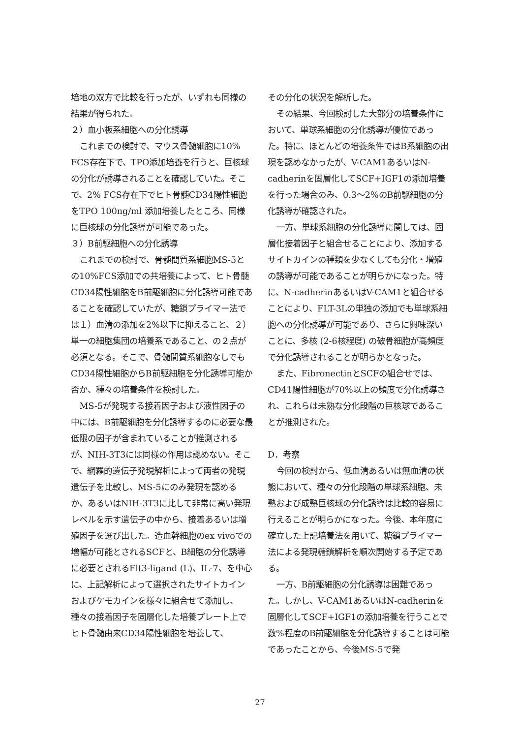培地の双方で比較を行ったが、いずれも同様の結果が得られた。
２）血小板系細胞への分化誘導
これまでの検討で、マウス骨髄細胞に10% FCS存在下で、TPO添加培養を行うと、巨核球の分化が誘導されることを確認していた。そこで、2% FCS存在下でヒト骨髄CD34陽性細胞をTPO 100ng/ml 添加培養したところ、同様に巨核球の分化誘導が可能であった。
３）B前駆細胞への分化誘導
これまでの検討で、骨髄間質系細胞MS-5との10%FCS添加での共培養によって、ヒト骨髄CD34陽性細胞をB前駆細胞に分化誘導可能であることを確認していたが、糖鎖プライマー法では１）血清の添加を2%以下に抑えること、２）単一の細胞集団の培養系であること、の２点が必須となる。そこで、骨髄間質系細胞なしでもCD34陽性細胞からB前駆細胞を分化誘導可能か否か、種々の培養条件を検討した。
MS-5が発現する接着因子および液性因子の中には、B前駆細胞を分化誘導するのに必要な最低限の因子が含まれていることが推測されるが、NIH-3T3には同様の作用は認めない。そこで、網羅的遺伝子発現解析によって両者の発現遺伝子を比較し、MS-5にのみ発現を認めるか、あるいはNIH-3T3に比して非常に高い発現レベルを示す遺伝子の中から、接着あるいは増殖因子を選び出した。造血幹細胞のex vivoでの増幅が可能とされるSCFと、B細胞の分化誘導に必要とされるFlt3-ligand (L)、IL-7、を中心に、上記解析によって選択されたサイトカインおよびケモカインを様々に組合せて添加し、種々の接着因子を固層化した培養プレート上でヒト骨髄由来CD34陽性細胞を培養して、
その分化の状況を解析した。
その結果、今回検討した大部分の培養条件において、単球系細胞の分化誘導が優位であった。特に、ほとんどの培養条件ではB系細胞の出現を認めなかったが、V-CAM1あるいはN-cadherinを固層化してSCF+IGF1の添加培養を行った場合のみ、0.3～2%のB前駆細胞の分化誘導が確認された。
一方、単球系細胞の分化誘導に関しては、固層化接着因子と組合せることにより、添加するサイトカインの種類を少なくしても分化・増殖の誘導が可能であることが明らかになった。特に、N-cadherinあるいはV-CAM1と組合せることにより、FLT-3Lの単独の添加でも単球系細胞への分化誘導が可能であり、さらに興味深いことに、多核 (2-6核程度) の破骨細胞が高頻度で分化誘導されることが明らかとなった。
また、FibronectinとSCFの組合せでは、CD41陽性細胞が70%以上の頻度で分化誘導され、これらは未熟な分化段階の巨核球であることが推測された。
D．考察
今回の検討から、低血清あるいは無血清の状態において、種々の分化段階の単球系細胞、未熟および成熟巨核球の分化誘導は比較的容易に行えることが明らかになった。今後、本年度に確立した上記培養法を用いて、糖鎖プライマー法による発現糖鎖解析を順次開始する予定である。
一方、B前駆細胞の分化誘導は困難であった。しかし、V-CAM1あるいはN-cadherinを固層化してSCF+IGF1の添加培養を行うことで数%程度のB前駆細胞を分化誘導することは可能であったことから、今後MS-5で発
27